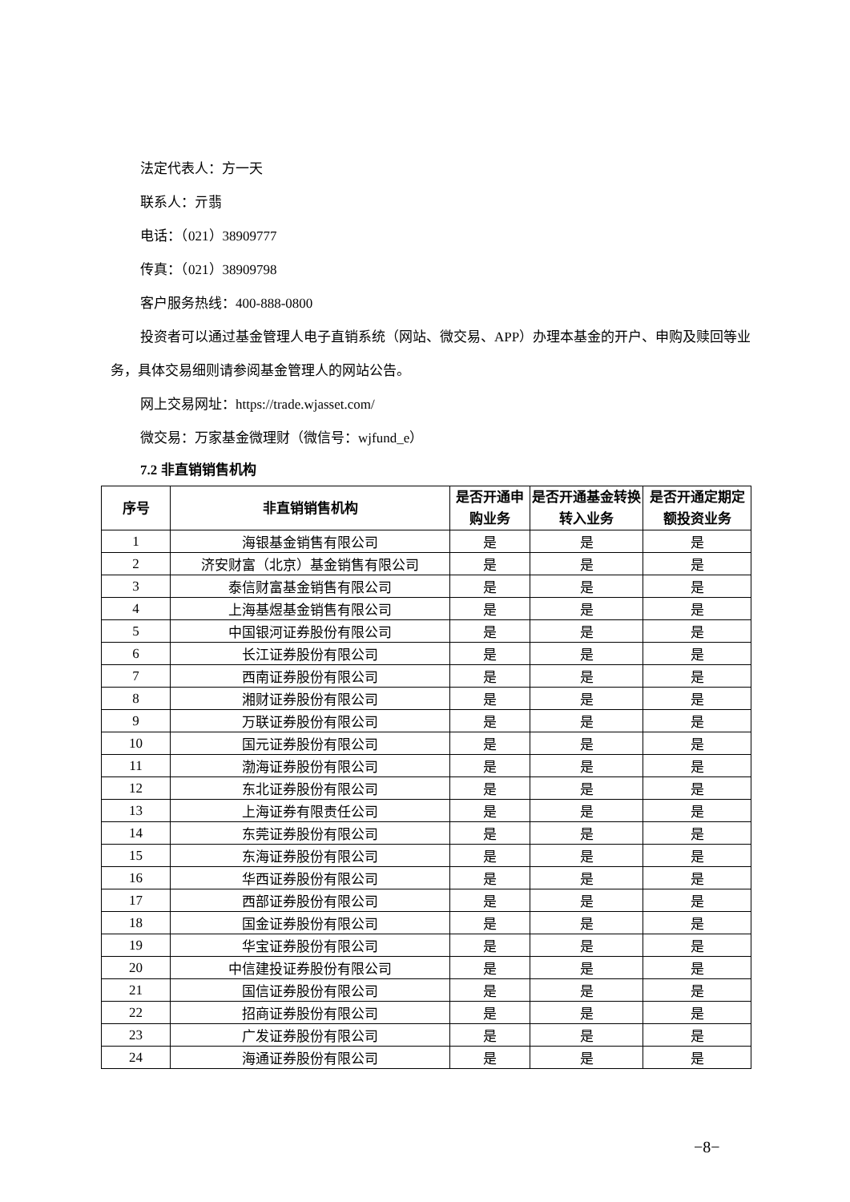法定代表人：方一天
联系人：亓翡
电话：（021）38909777
传真：（021）38909798
客户服务热线：400-888-0800
投资者可以通过基金管理人电子直销系统（网站、微交易、APP）办理本基金的开户、申购及赎回等业务，具体交易细则请参阅基金管理人的网站公告。
网上交易网址：https://trade.wjasset.com/
微交易：万家基金微理财（微信号：wjfund_e）
7.2 非直销销售机构
| 序号 | 非直销销售机构 | 是否开通申购业务 | 是否开通基金转换转入业务 | 是否开通定期定额投资业务 |
| --- | --- | --- | --- | --- |
| 1 | 海银基金销售有限公司 | 是 | 是 | 是 |
| 2 | 济安财富（北京）基金销售有限公司 | 是 | 是 | 是 |
| 3 | 泰信财富基金销售有限公司 | 是 | 是 | 是 |
| 4 | 上海基煜基金销售有限公司 | 是 | 是 | 是 |
| 5 | 中国银河证券股份有限公司 | 是 | 是 | 是 |
| 6 | 长江证券股份有限公司 | 是 | 是 | 是 |
| 7 | 西南证券股份有限公司 | 是 | 是 | 是 |
| 8 | 湘财证券股份有限公司 | 是 | 是 | 是 |
| 9 | 万联证券股份有限公司 | 是 | 是 | 是 |
| 10 | 国元证券股份有限公司 | 是 | 是 | 是 |
| 11 | 渤海证券股份有限公司 | 是 | 是 | 是 |
| 12 | 东北证券股份有限公司 | 是 | 是 | 是 |
| 13 | 上海证券有限责任公司 | 是 | 是 | 是 |
| 14 | 东莞证券股份有限公司 | 是 | 是 | 是 |
| 15 | 东海证券股份有限公司 | 是 | 是 | 是 |
| 16 | 华西证券股份有限公司 | 是 | 是 | 是 |
| 17 | 西部证券股份有限公司 | 是 | 是 | 是 |
| 18 | 国金证券股份有限公司 | 是 | 是 | 是 |
| 19 | 华宝证券股份有限公司 | 是 | 是 | 是 |
| 20 | 中信建投证券股份有限公司 | 是 | 是 | 是 |
| 21 | 国信证券股份有限公司 | 是 | 是 | 是 |
| 22 | 招商证券股份有限公司 | 是 | 是 | 是 |
| 23 | 广发证券股份有限公司 | 是 | 是 | 是 |
| 24 | 海通证券股份有限公司 | 是 | 是 | 是 |
−8−